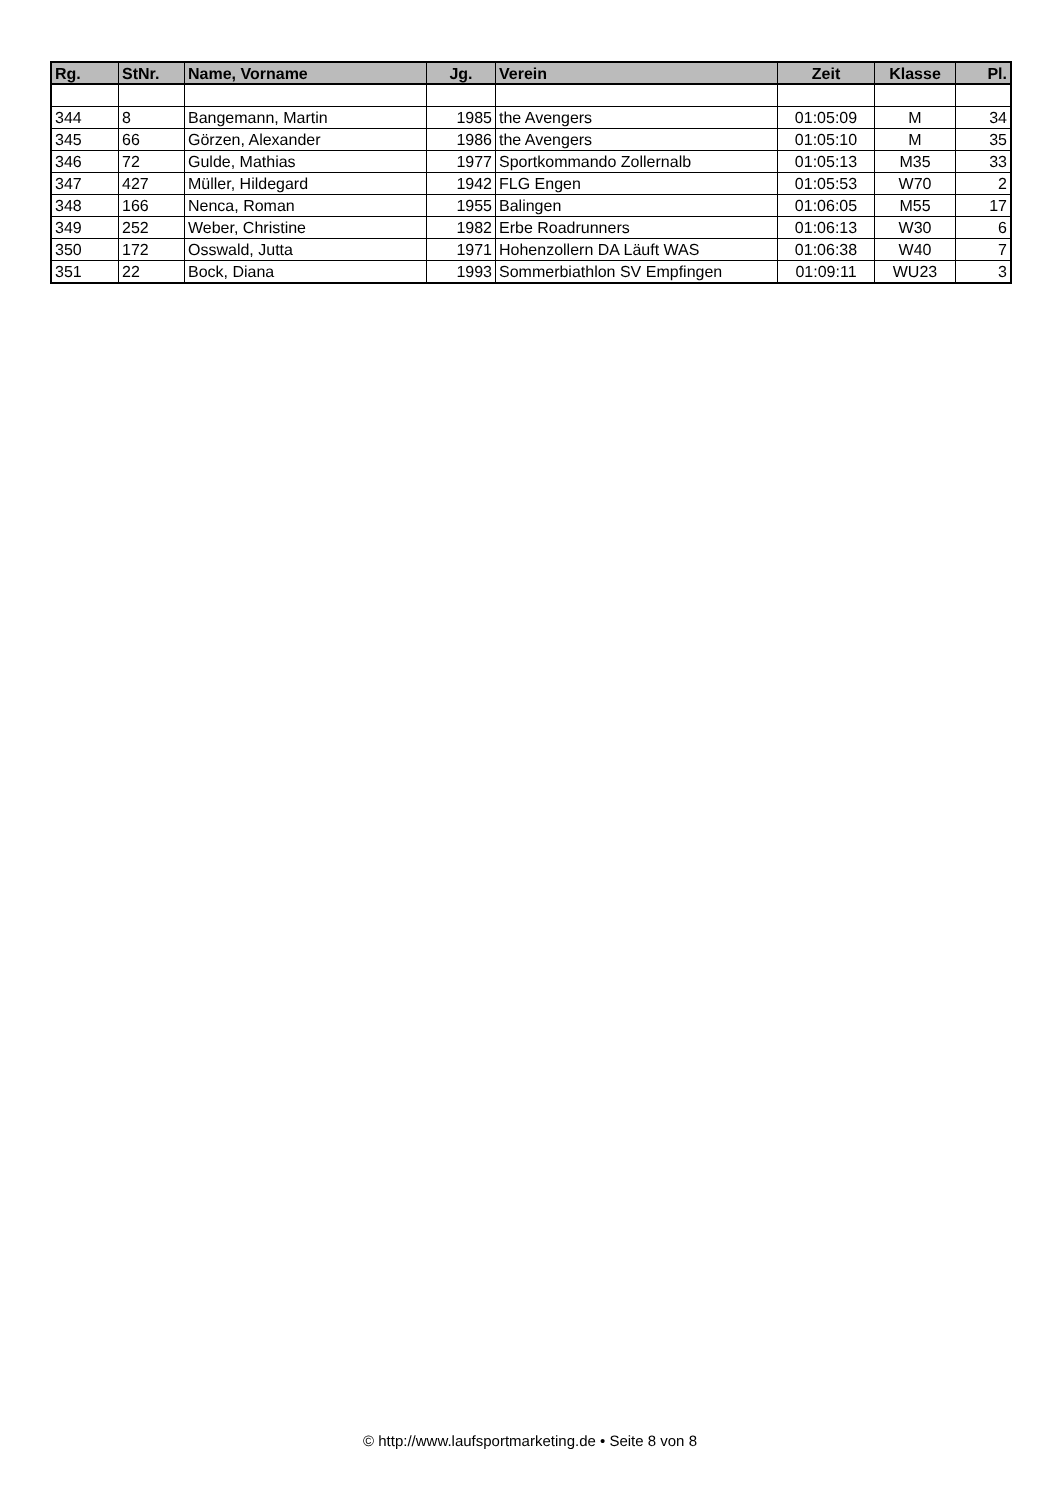| Rg. | StNr. | Name, Vorname | Jg. | Verein | Zeit | Klasse | Pl. |
| --- | --- | --- | --- | --- | --- | --- | --- |
| 344 | 8 | Bangemann, Martin | 1985 | the Avengers | 01:05:09 | M | 34 |
| 345 | 66 | Görzen, Alexander | 1986 | the Avengers | 01:05:10 | M | 35 |
| 346 | 72 | Gulde, Mathias | 1977 | Sportkommando Zollernalb | 01:05:13 | M35 | 33 |
| 347 | 427 | Müller, Hildegard | 1942 | FLG Engen | 01:05:53 | W70 | 2 |
| 348 | 166 | Nenca, Roman | 1955 | Balingen | 01:06:05 | M55 | 17 |
| 349 | 252 | Weber, Christine | 1982 | Erbe Roadrunners | 01:06:13 | W30 | 6 |
| 350 | 172 | Osswald, Jutta | 1971 | Hohenzollern DA Läuft WAS | 01:06:38 | W40 | 7 |
| 351 | 22 | Bock, Diana | 1993 | Sommerbiathlon SV Empfingen | 01:09:11 | WU23 | 3 |
© http://www.laufsportmarketing.de • Seite 8 von 8